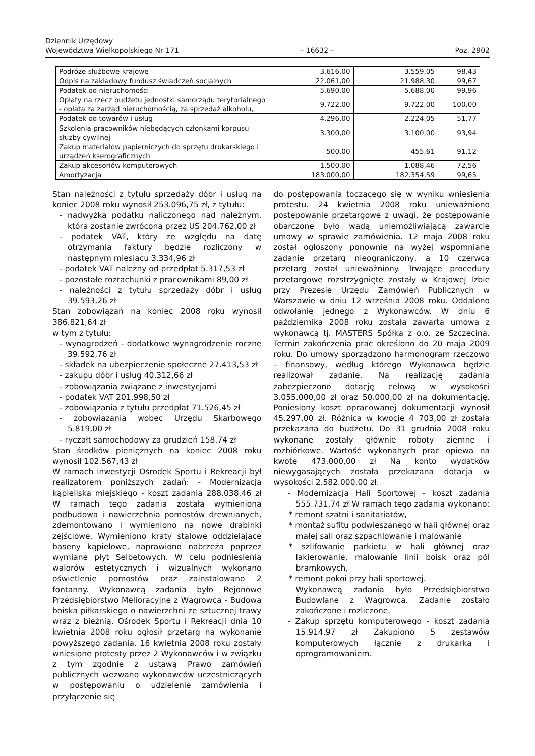Dziennik Urzędowy
Województwa Wielkopolskiego Nr 171
– 16632 –
Poz. 2902
| Podróże służbowe krajowe | 3.616,00 | 3.559,05 | 98,43 |
| Odpis na zakładowy fundusz świadczeń socjalnych | 22.061,00 | 21.988,30 | 99,67 |
| Podatek od nieruchomości | 5.690,00 | 5.688,00 | 99,96 |
| Opłaty na rzecz budżetu jednostki samorządu terytorialnego - opłata za zarząd nieruchomością, za sprzedaż alkoholu, | 9.722,00 | 9.722,00 | 100,00 |
| Podatek od towarów i usług | 4.296,00 | 2.224,05 | 51,77 |
| Szkolenia pracowników niebędących członkami korpusu służby cywilnej | 3.300,00 | 3.100,00 | 93,94 |
| Zakup materiałów papierniczych do sprzętu drukarskiego i urządzeń kserograficznych | 500,00 | 455,61 | 91,12 |
| Zakup akcesoriów komputerowych | 1.500,00 | 1.088,46 | 72,56 |
| Amortyzacja | 183.000,00 | 182.354,59 | 99,65 |
Stan należności z tytułu sprzedaży dóbr i usług na koniec 2008 roku wynosił 253.096,75 zł, z tytułu:
- nadwyżka podatku naliczonego nad należnym, która zostanie zwrócona przez US 204.762,00 zł
- podatek VAT, który ze względu na datę otrzymania faktury będzie rozliczony w następnym miesiącu 3.334,96 zł
- podatek VAT należny od przedpłat 5.317,53 zł
- pozostałe rozrachunki z pracownikami 89,00 zł
- należności z tytułu sprzedaży dóbr i usług 39.593,26 zł
Stan zobowiązań na koniec 2008 roku wynosił 386.821,64 zł
w tym z tytułu:
- wynagrodzeń - dodatkowe wynagrodzenie roczne 39.592,76 zł
- składek na ubezpieczenie społeczne 27.413,53 zł
- zakupu dóbr i usług 40.312,66 zł
- zobowiązania związane z inwestycjami
- podatek VAT 201.998,50 zł
- zobowiązania z tytułu przedpłat 71.526,45 zł
- zobowiązania wobec Urzędu Skarbowego 5.819,00 zł
- ryczałt samochodowy za grudzień 158,74 zł
Stan środków pieniężnych na koniec 2008 roku wynosił 102.567,43 zł
W ramach inwestycji Ośrodek Sportu i Rekreacji był realizatorem poniższych zadań: - Modernizacja kąpieliska miejskiego - koszt zadania 288.038,46 zł W ramach tego zadania została wymieniona podbudowa i nawierzchnia pomostów drewnianych, zdemontowano i wymieniono na nowe drabinki zejściowe. Wymieniono kraty stalowe oddzielające baseny kąpielowe, naprawiono nabrzeża poprzez wymianę płyt Selbetowych. W celu podniesienia walorów estetycznych i wizualnych wykonano oświetlenie pomostów oraz zainstalowano 2 fontanny. Wykonawcą zadania było Rejonowe Przedsiębiorstwo Melioracyjne z Wągrowca - Budowa boiska piłkarskiego o nawierzchni ze sztucznej trawy wraz z bieżnią. Ośrodek Sportu i Rekreacji dnia 10 kwietnia 2008 roku ogłosił przetarg na wykonanie powyższego zadania. 16 kwietnia 2008 roku zostały wniesione protesty przez 2 Wykonawców i w związku z tym zgodnie z ustawą Prawo zamówień publicznych wezwano wykonawców uczestniczących w postępowaniu o udzielenie zamówienia i przyłączenie się
do postępowania toczącego się w wyniku wniesienia protestu. 24 kwietnia 2008 roku unieważniono postępowanie przetargowe z uwagi, że postępowanie obarczone było wadą uniemożliwiającą zawarcie umowy w sprawie zamówienia. 12 maja 2008 roku został ogłoszony ponownie na wyżej wspomniane zadanie przetarg nieograniczony, a 10 czerwca przetarg został unieważniony. Trwające procedury przetargowe rozstrzygnięte zostały w Krajowej Izbie przy Prezesie Urzędu Zamówień Publicznych w Warszawie w dniu 12 września 2008 roku. Oddalono odwołanie jednego z Wykonawców. W dniu 6 października 2008 roku została zawarta umowa z wykonawcą tj. MASTERS Spółka z o.o. ze Szczecina. Termin zakończenia prac określono do 20 maja 2009 roku. Do umowy sporządzono harmonogram rzeczowo – finansowy, według którego Wykonawca będzie realizował zadanie. Na realizację zadania zabezpieczono dotację celową w wysokości 3.055.000,00 zł oraz 50.000,00 zł na dokumentację. Poniesiony koszt opracowanej dokumentacji wynosił 45.297,00 zł. Różnica w kwocie 4 703,00 zł została przekazana do budżetu. Do 31 grudnia 2008 roku wykonane zostały głównie roboty ziemne i rozbiórkowe. Wartość wykonanych prac opiewa na kwotę 473.000,00 zł Na konto wydatków niewygasających została przekazana dotacja w wysokości 2.582.000,00 zł.
- Modernizacja Hali Sportowej - koszt zadania 555.731,74 zł W ramach tego zadania wykonano:
* remont szatni i sanitariatów,
* montaż sufitu podwieszanego w hali głównej oraz małej sali oraz szpachlowanie i malowanie
* szlifowanie parkietu w hali głównej oraz lakierowanie, malowanie linii boisk oraz pól bramkowych,
* remont pokoi przy hali sportowej.
Wykonawcą zadania było Przedsiębiorstwo Budowlane z Wągrowca. Zadanie zostało zakończone i rozliczone.
- Zakup sprzętu komputerowego - koszt zadania 15.914,97 zł Zakupiono 5 zestawów komputerowych łącznie z drukarką i oprogramowaniem.